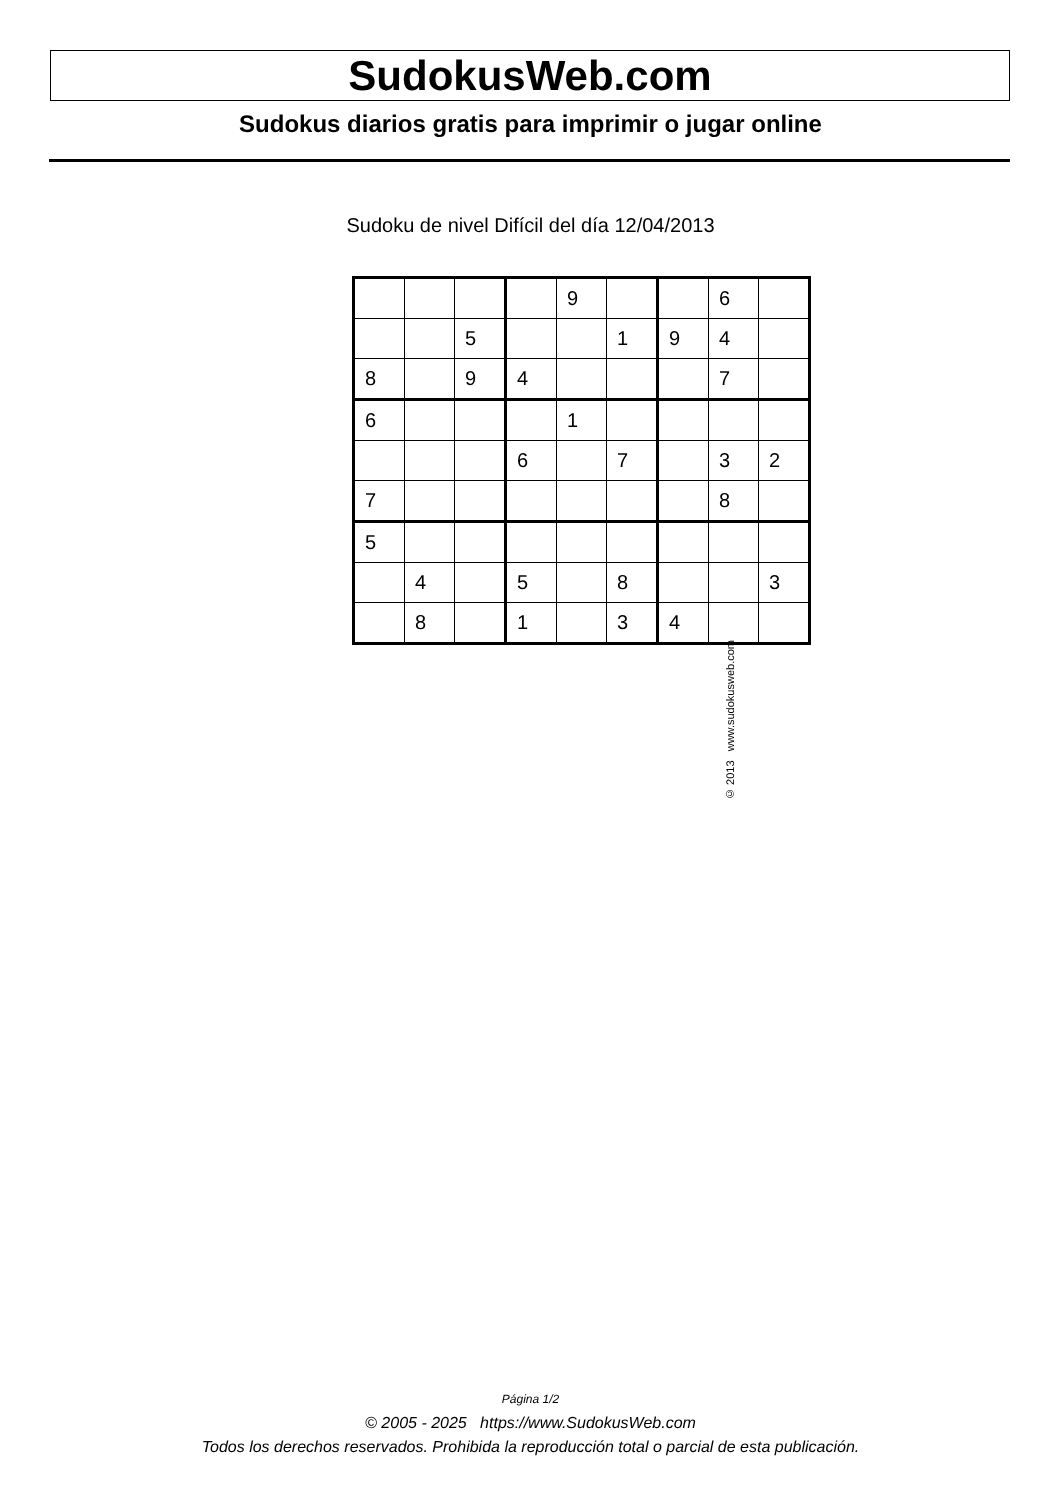SudokusWeb.com
Sudokus diarios gratis para imprimir o jugar online
Sudoku de nivel Difícil del día 12/04/2013
| | | | | 9 | | | 6 | |
| | | 5 | | | 1 | 9 | 4 | |
| 8 | | 9 | 4 | | | | 7 | |
| 6 | | | | 1 | | | | |
| | | | 6 | | 7 | | 3 | 2 |
| 7 | | | | | | | 8 | |
| 5 | | | | | | | | |
| | 4 | | 5 | | 8 | | | 3 |
| | 8 | | 1 | | 3 | 4 | | |
© 2013 www.sudokusweb.com
Página 1/2
© 2005 - 2025 https://www.SudokusWeb.com
Todos los derechos reservados. Prohibida la reproducción total o parcial de esta publicación.